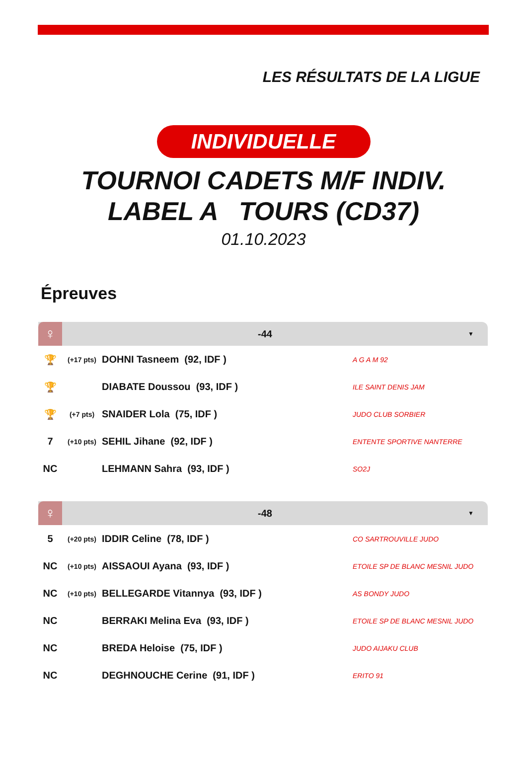LES RÉSULTATS DE LA LIGUE
INDIVIDUELLE
TOURNOI CADETS M/F INDIV.
LABEL A TOURS (CD37)
01.10.2023
Épreuves
♀ -44 ▼
| 🏆 | (+17 pts) | DOHNI Tasneem (92, IDF ) | A G A M 92 |
| 🏆 | | DIABATE Doussou (93, IDF ) | ILE SAINT DENIS JAM |
| 🏆 | (+7 pts) | SNAIDER Lola (75, IDF ) | JUDO CLUB SORBIER |
| 7 | (+10 pts) | SEHIL Jihane (92, IDF ) | ENTENTE SPORTIVE NANTERRE |
| NC | | LEHMANN Sahra (93, IDF ) | SO2J |
♀ -48 ▼
| 5 | (+20 pts) | IDDIR Celine (78, IDF ) | CO SARTROUVILLE JUDO |
| NC | (+10 pts) | AISSAOUI Ayana (93, IDF ) | ETOILE SP DE BLANC MESNIL JUDO |
| NC | (+10 pts) | BELLEGARDE Vitannya (93, IDF ) | AS BONDY JUDO |
| NC | | BERRAKI Melina Eva (93, IDF ) | ETOILE SP DE BLANC MESNIL JUDO |
| NC | | BREDA Heloise (75, IDF ) | JUDO AIJAKU CLUB |
| NC | | DEGHNOUCHE Cerine (91, IDF ) | ERITO 91 |